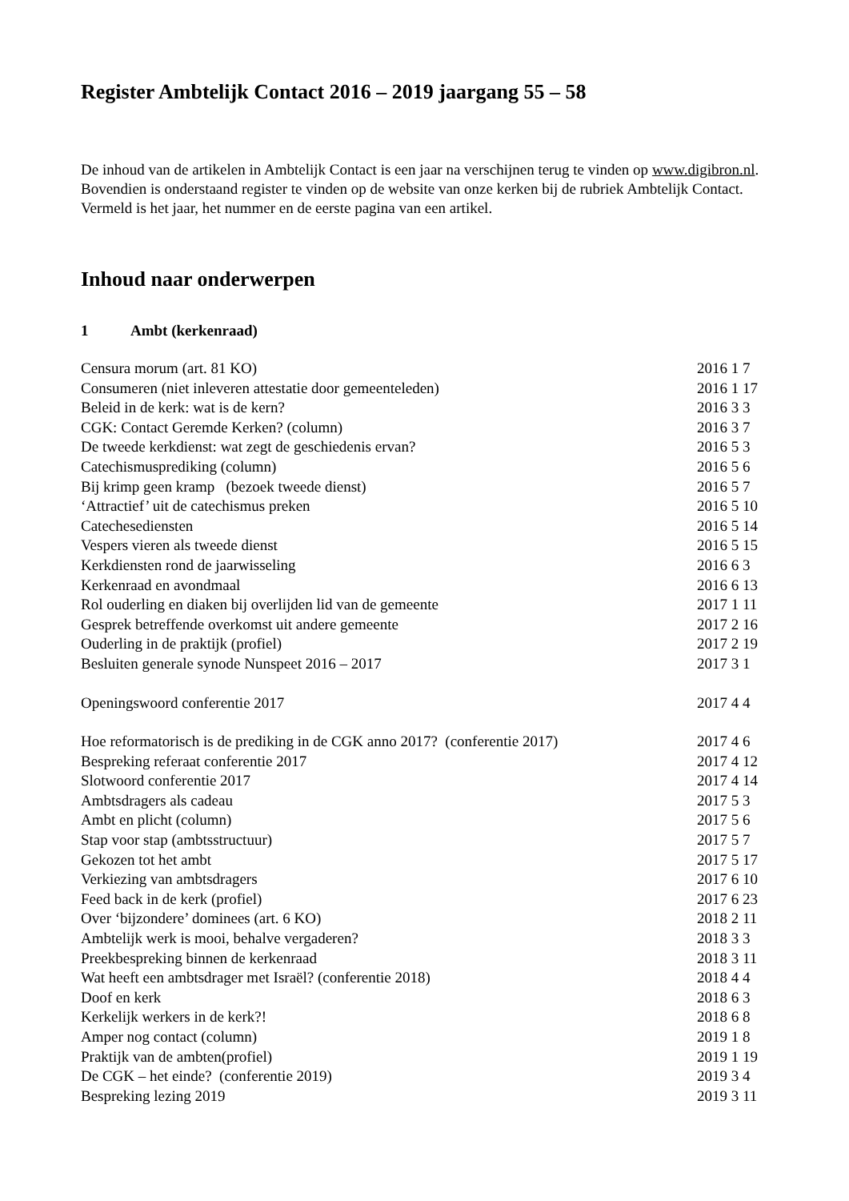Register Ambtelijk Contact 2016 – 2019 jaargang 55 – 58
De inhoud van de artikelen in Ambtelijk Contact is een jaar na verschijnen terug te vinden op www.digibron.nl.
Bovendien is onderstaand register te vinden op de website van onze kerken bij de rubriek Ambtelijk Contact. Vermeld is het jaar, het nummer en de eerste pagina van een artikel.
Inhoud naar onderwerpen
1 Ambt (kerkenraad)
| Censura morum (art. 81 KO) | 2016 1 7 |
| Consumeren (niet inleveren attestatie door gemeenteleden) | 2016 1 17 |
| Beleid in de kerk: wat is de kern? | 2016 3 3 |
| CGK: Contact Geremde Kerken? (column) | 2016 3 7 |
| De tweede kerkdienst: wat zegt de geschiedenis ervan? | 2016 5 3 |
| Catechismusprediking (column) | 2016 5 6 |
| Bij krimp geen kramp (bezoek tweede dienst) | 2016 5 7 |
| ‘Attractief’ uit de catechismus preken | 2016 5 10 |
| Catechesediensten | 2016 5 14 |
| Vespers vieren als tweede dienst | 2016 5 15 |
| Kerkdiensten rond de jaarwisseling | 2016 6 3 |
| Kerkenraad en avondmaal | 2016 6 13 |
| Rol ouderling en diaken bij overlijden lid van de gemeente | 2017 1 11 |
| Gesprek betreffende overkomst uit andere gemeente | 2017 2 16 |
| Ouderling in de praktijk (profiel) | 2017 2 19 |
| Besluiten generale synode Nunspeet 2016 – 2017 | 2017 3 1 |
| Openingswoord conferentie 2017 | 2017 4 4 |
| Hoe reformatorisch is de prediking in de CGK anno 2017? (conferentie 2017) | 2017 4 6 |
| Bespreking referaat conferentie 2017 | 2017 4 12 |
| Slotwoord conferentie 2017 | 2017 4 14 |
| Ambtsdragers als cadeau | 2017 5 3 |
| Ambt en plicht (column) | 2017 5 6 |
| Stap voor stap (ambtsstructuur) | 2017 5 7 |
| Gekozen tot het ambt | 2017 5 17 |
| Verkiezing van ambtsdragers | 2017 6 10 |
| Feed back in de kerk (profiel) | 2017 6 23 |
| Over ‘bijzondere’ dominees (art. 6 KO) | 2018 2 11 |
| Ambtelijk werk is mooi, behalve vergaderen? | 2018 3 3 |
| Preekbespreking binnen de kerkenraad | 2018 3 11 |
| Wat heeft een ambtsdrager met Israël? (conferentie 2018) | 2018 4 4 |
| Doof en kerk | 2018 6 3 |
| Kerkelijk werkers in de kerk?! | 2018 6 8 |
| Amper nog contact (column) | 2019 1 8 |
| Praktijk van de ambten(profiel) | 2019 1 19 |
| De CGK – het einde? (conferentie 2019) | 2019 3 4 |
| Bespreking lezing 2019 | 2019 3 11 |